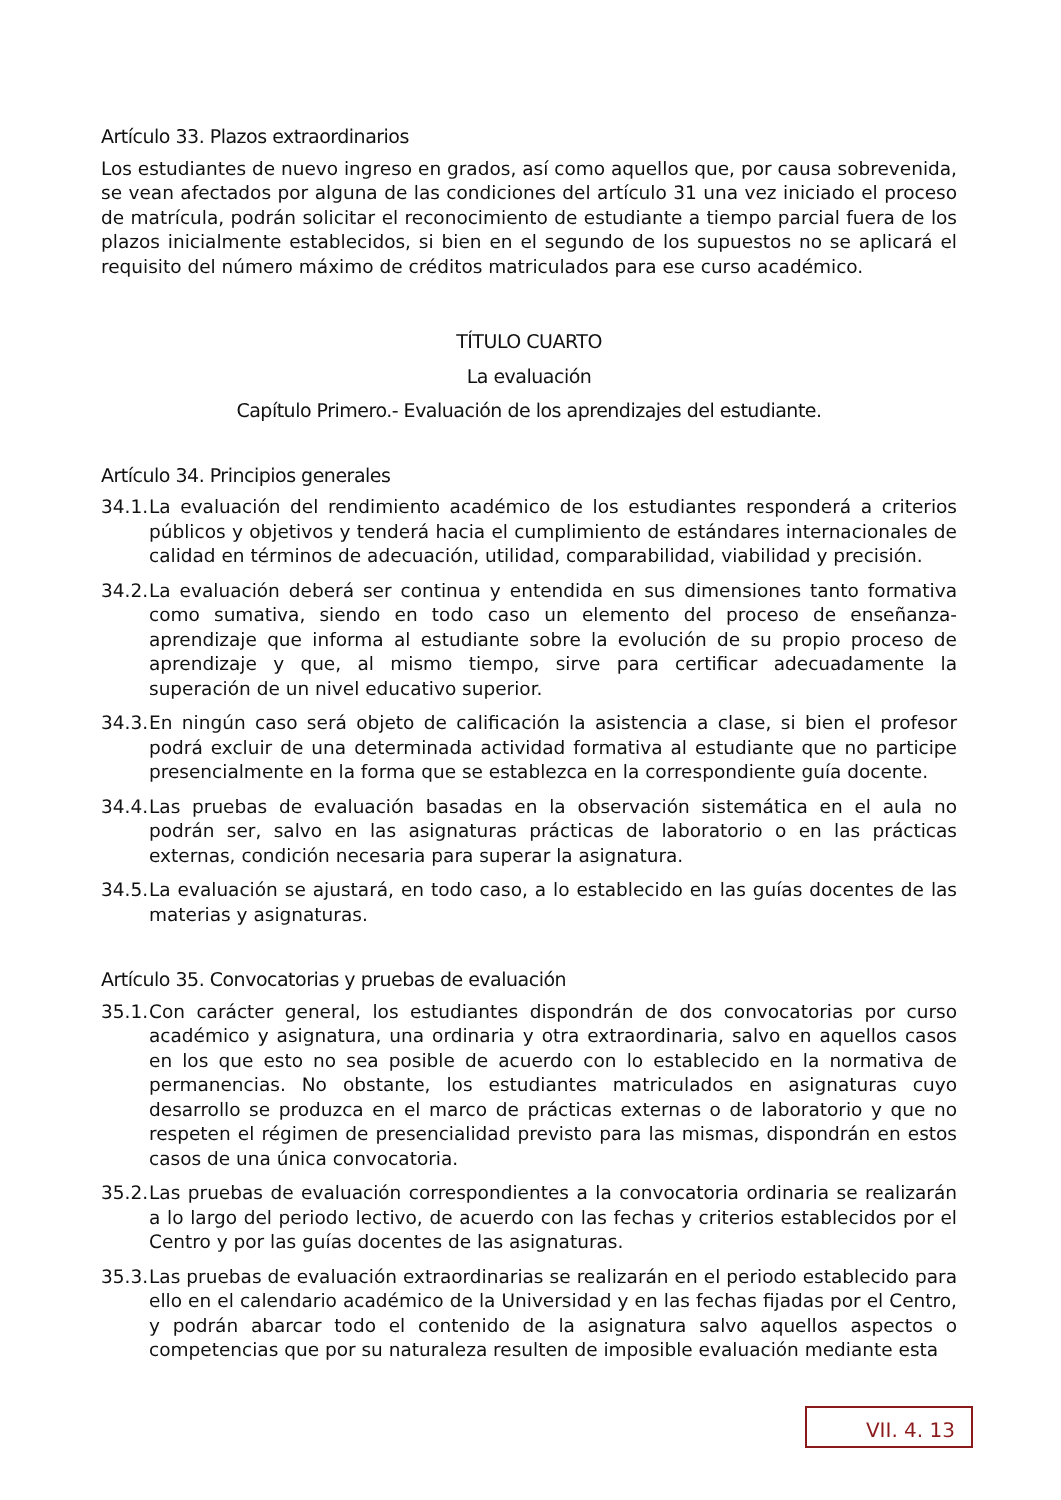Artículo 33. Plazos extraordinarios
Los estudiantes de nuevo ingreso en grados, así como aquellos que, por causa sobrevenida, se vean afectados por alguna de las condiciones del artículo 31 una vez iniciado el proceso de matrícula, podrán solicitar el reconocimiento de estudiante a tiempo parcial fuera de los plazos inicialmente establecidos, si bien en el segundo de los supuestos no se aplicará el requisito del número máximo de créditos matriculados para ese curso académico.
TÍTULO CUARTO
La evaluación
Capítulo Primero.- Evaluación de los aprendizajes del estudiante.
Artículo 34. Principios generales
34.1. La evaluación del rendimiento académico de los estudiantes responderá a criterios públicos y objetivos y tenderá hacia el cumplimiento de estándares internacionales de calidad en términos de adecuación, utilidad, comparabilidad, viabilidad y precisión.
34.2. La evaluación deberá ser continua y entendida en sus dimensiones tanto formativa como sumativa, siendo en todo caso un elemento del proceso de enseñanza-aprendizaje que informa al estudiante sobre la evolución de su propio proceso de aprendizaje y que, al mismo tiempo, sirve para certificar adecuadamente la superación de un nivel educativo superior.
34.3. En ningún caso será objeto de calificación la asistencia a clase, si bien el profesor podrá excluir de una determinada actividad formativa al estudiante que no participe presencialmente en la forma que se establezca en la correspondiente guía docente.
34.4. Las pruebas de evaluación basadas en la observación sistemática en el aula no podrán ser, salvo en las asignaturas prácticas de laboratorio o en las prácticas externas, condición necesaria para superar la asignatura.
34.5. La evaluación se ajustará, en todo caso, a lo establecido en las guías docentes de las materias y asignaturas.
Artículo 35. Convocatorias y pruebas de evaluación
35.1. Con carácter general, los estudiantes dispondrán de dos convocatorias por curso académico y asignatura, una ordinaria y otra extraordinaria, salvo en aquellos casos en los que esto no sea posible de acuerdo con lo establecido en la normativa de permanencias. No obstante, los estudiantes matriculados en asignaturas cuyo desarrollo se produzca en el marco de prácticas externas o de laboratorio y que no respeten el régimen de presencialidad previsto para las mismas, dispondrán en estos casos de una única convocatoria.
35.2. Las pruebas de evaluación correspondientes a la convocatoria ordinaria se realizarán a lo largo del periodo lectivo, de acuerdo con las fechas y criterios establecidos por el Centro y por las guías docentes de las asignaturas.
35.3. Las pruebas de evaluación extraordinarias se realizarán en el periodo establecido para ello en el calendario académico de la Universidad y en las fechas fijadas por el Centro, y podrán abarcar todo el contenido de la asignatura salvo aquellos aspectos o competencias que por su naturaleza resulten de imposible evaluación mediante esta
VII. 4. 13